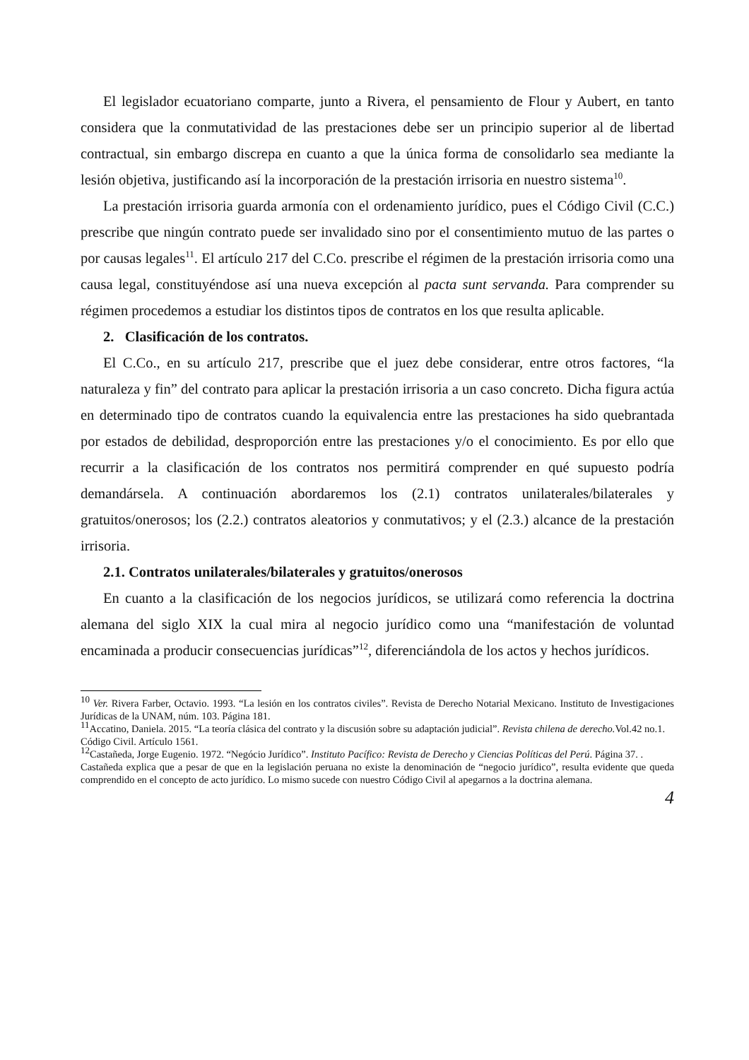El legislador ecuatoriano comparte, junto a Rivera, el pensamiento de Flour y Aubert, en tanto considera que la conmutatividad de las prestaciones debe ser un principio superior al de libertad contractual, sin embargo discrepa en cuanto a que la única forma de consolidarlo sea mediante la lesión objetiva, justificando así la incorporación de la prestación irrisoria en nuestro sistema<sup>10</sup>.
La prestación irrisoria guarda armonía con el ordenamiento jurídico, pues el Código Civil (C.C.) prescribe que ningún contrato puede ser invalidado sino por el consentimiento mutuo de las partes o por causas legales<sup>11</sup>. El artículo 217 del C.Co. prescribe el régimen de la prestación irrisoria como una causa legal, constituyéndose así una nueva excepción al pacta sunt servanda. Para comprender su régimen procedemos a estudiar los distintos tipos de contratos en los que resulta aplicable.
2. Clasificación de los contratos.
El C.Co., en su artículo 217, prescribe que el juez debe considerar, entre otros factores, “la naturaleza y fin” del contrato para aplicar la prestación irrisoria a un caso concreto. Dicha figura actúa en determinado tipo de contratos cuando la equivalencia entre las prestaciones ha sido quebrantada por estados de debilidad, desproporción entre las prestaciones y/o el conocimiento. Es por ello que recurrir a la clasificación de los contratos nos permitirá comprender en qué supuesto podría demandársela. A continuación abordaremos los (2.1) contratos unilaterales/bilaterales y gratuitos/onerosos; los (2.2.) contratos aleatorios y conmutativos; y el (2.3.) alcance de la prestación irrisoria.
2.1. Contratos unilaterales/bilaterales y gratuitos/onerosos
En cuanto a la clasificación de los negocios jurídicos, se utilizará como referencia la doctrina alemana del siglo XIX la cual mira al negocio jurídico como una “manifestación de voluntad encaminada a producir consecuencias jurídicas”<sup>12</sup>, diferenciándola de los actos y hechos jurídicos.
<sup>10</sup> Ver. Rivera Farber, Octavio. 1993. “La lesión en los contratos civiles”. Revista de Derecho Notarial Mexicano. Instituto de Investigaciones Jurídicas de la UNAM, núm. 103. Página 181.
<sup>11</sup> Accatino, Daniela. 2015. “La teoría clásica del contrato y la discusión sobre su adaptación judicial”. Revista chilena de derecho. Vol.42 no.1.
Código Civil. Artículo 1561.
<sup>12</sup> Castañeda, Jorge Eugenio. 1972. “Negócio Jurídico”. Instituto Pacífico: Revista de Derecho y Ciencias Políticas del Perú. Página 37. .
Castañeda explica que a pesar de que en la legislación peruana no existe la denominación de “negocio jurídico”, resulta evidente que queda comprendido en el concepto de acto jurídico. Lo mismo sucede con nuestro Código Civil al apegarnos a la doctrina alemana.
4